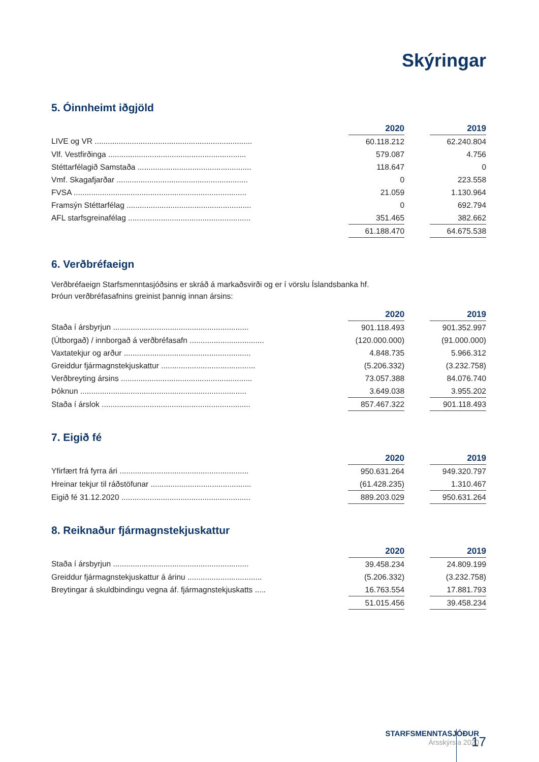Skýringar
5. Óinnheimt iðgjöld
| | | 2020 | | 2019 |
| LIVE og VR ........................................................................ | | 60.118.212 | | 62.240.804 |
| Vlf. Vestfirðinga ............................................................... | | 579.087 | | 4.756 |
| Stéttarfélagið Samstaða .................................................... | | 118.647 | | 0 |
| Vmf. Skagafjarðar ............................................................ | | 0 | | 223.558 |
| FVSA ............................................................................... | | 21.059 | | 1.130.964 |
| Framsýn Stéttarfélag ......................................................... | | 0 | | 692.794 |
| AFL starfsgreinafélag ........................................................ | | 351.465 | | 382.662 |
| | | 61.188.470 | | 64.675.538 |
6. Verðbréfaeign
Verðbréfaeign Starfsmenntasjóðsins er skráð á markaðsvirði og er í vörslu Íslandsbanka hf.
Þróun verðbréfasafnins greinist þannig innan ársins:
| | | 2020 | | 2019 |
| Staða í ársbyrjun .............................................................. | | 901.118.493 | | 901.352.997 |
| (Útborgað) / innborgað á verðbréfasafn .................................. | | (120.000.000) | | (91.000.000) |
| Vaxtatekjur og arður .......................................................... | | 4.848.735 | | 5.966.312 |
| Greiddur fjármagnstekjuskattur ........................................... | | (5.206.332) | | (3.232.758) |
| Verðbreyting ársins ............................................................ | | 73.057.388 | | 84.076.740 |
| Þóknun ............................................................................ | | 3.649.038 | | 3.955.202 |
| Staða í árslok .................................................................... | | 857.467.322 | | 901.118.493 |
7. Eigið fé
| | | 2020 | | 2019 |
| Yfirfært frá fyrra ári ........................................................... | | 950.631.264 | | 949.320.797 |
| Hreinar tekjur til ráðstöfunar .............................................. | | (61.428.235) | | 1.310.467 |
| Eigið fé 31.12.2020 ........................................................... | | 889.203.029 | | 950.631.264 |
8. Reiknaður fjármagnstekjuskattur
| | | 2020 | | 2019 |
| Staða í ársbyrjun .............................................................. | | 39.458.234 | | 24.809.199 |
| Greiddur fjármagnstekjuskattur á árinu .................................. | | (5.206.332) | | (3.232.758) |
| Breytingar á skuldbindingu vegna áf. fjármagnstekjuskatts ..... | | 16.763.554 | | 17.881.793 |
| | | 51.015.456 | | 39.458.234 |
STARFSMENNTASJÓÐUR
Ársskýrsla 2020
17